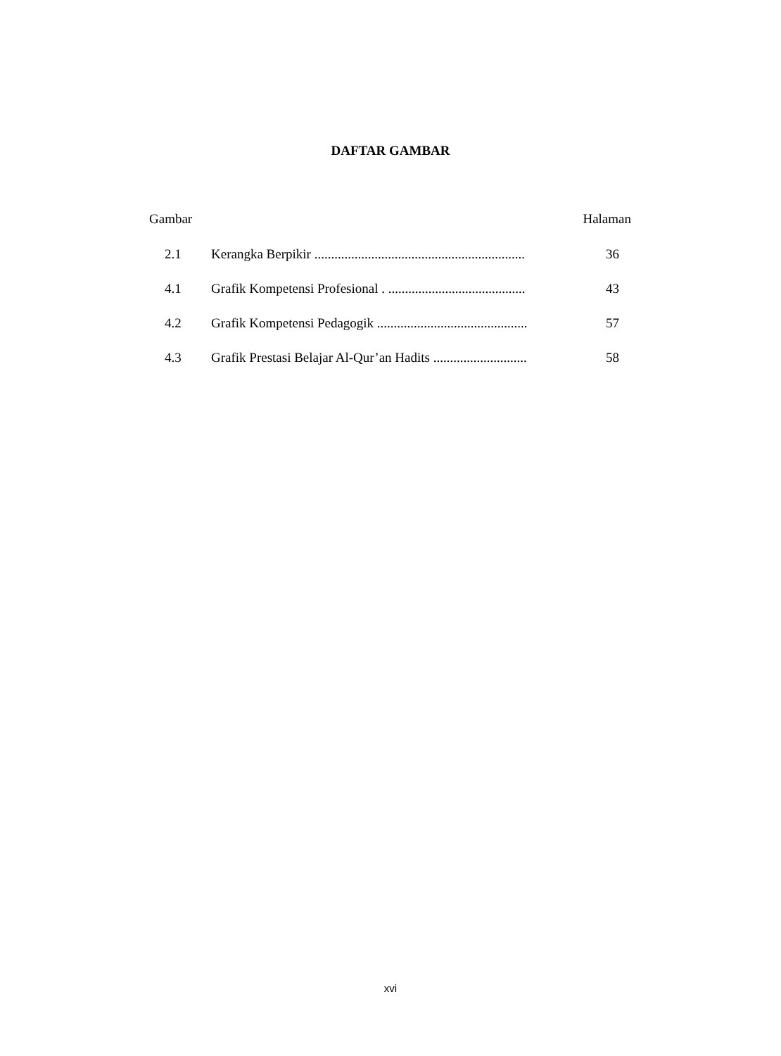DAFTAR GAMBAR
Gambar Halaman
2.1 Kerangka Berpikir ............................................................... 36
4.1 Grafik Kompetensi Profesional . ......................................... 43
4.2 Grafik Kompetensi Pedagogik ............................................. 57
4.3 Grafik Prestasi Belajar Al-Qur’an Hadits ............................ 58
xvi